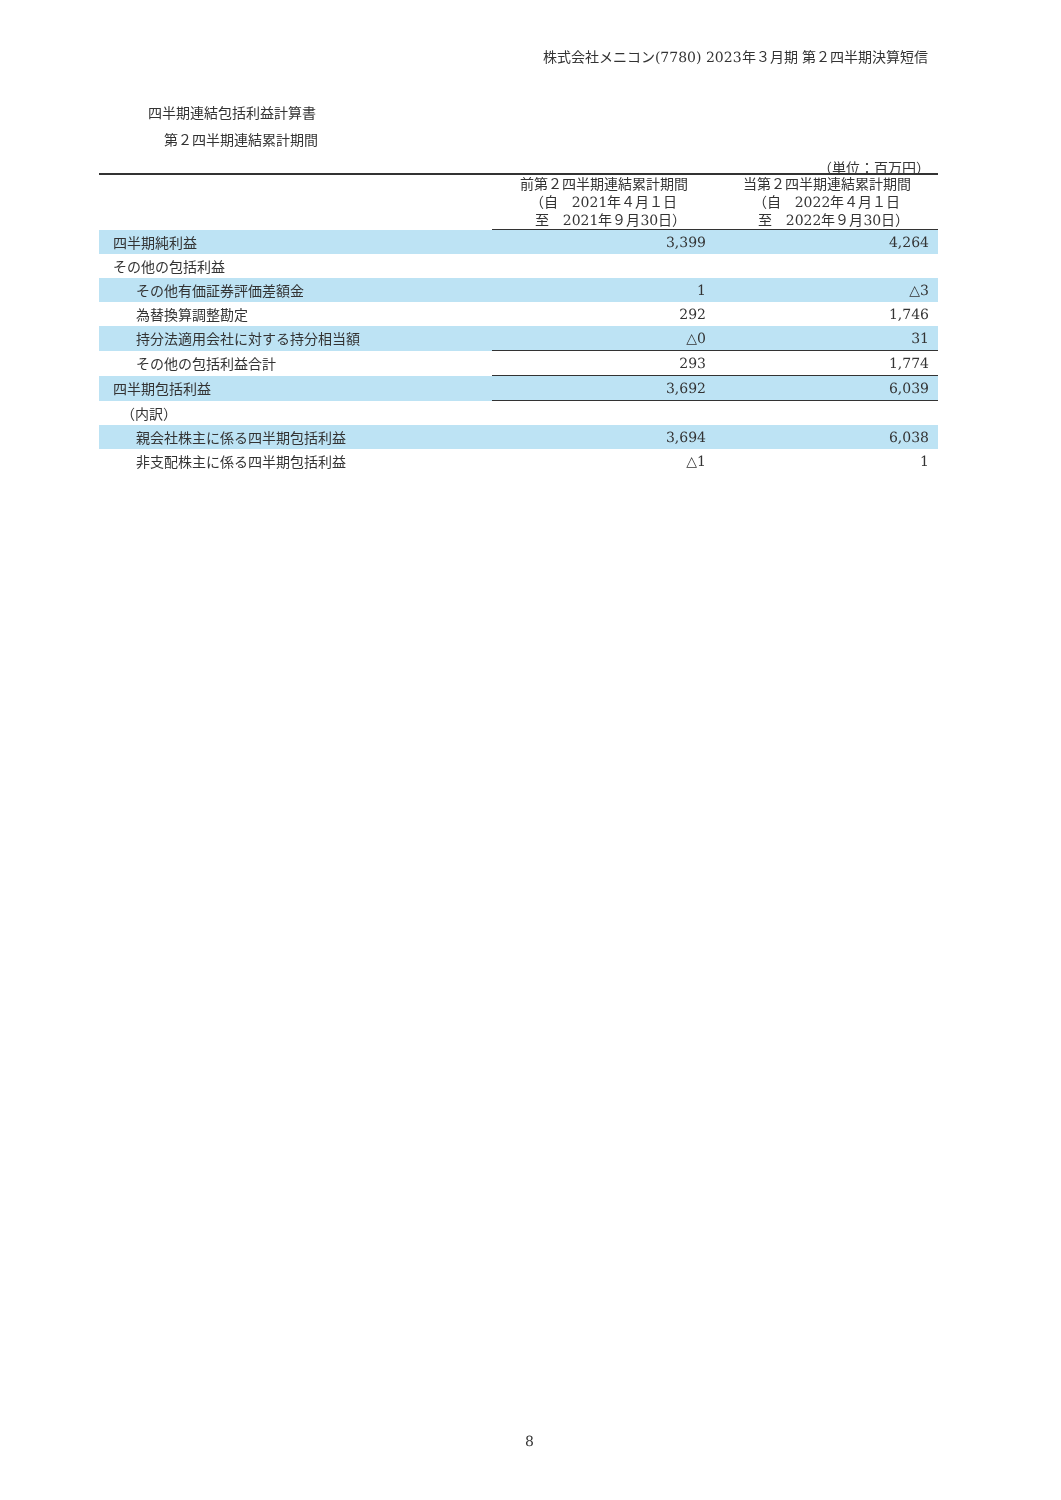株式会社メニコン(7780) 2023年３月期 第２四半期決算短信
四半期連結包括利益計算書
第２四半期連結累計期間
（単位：百万円）
| | 前第２四半期連結累計期間 （自 2021年４月１日 至 2021年９月30日） | 当第２四半期連結累計期間 （自 2022年４月１日 至 2022年９月30日） |
| --- | --- | --- |
| 四半期純利益 | 3,399 | 4,264 |
| その他の包括利益 | | |
| その他有価証券評価差額金 | 1 | △3 |
| 為替換算調整勘定 | 292 | 1,746 |
| 持分法適用会社に対する持分相当額 | △0 | 31 |
| その他の包括利益合計 | 293 | 1,774 |
| 四半期包括利益 | 3,692 | 6,039 |
| （内訳） | | |
| 親会社株主に係る四半期包括利益 | 3,694 | 6,038 |
| 非支配株主に係る四半期包括利益 | △1 | 1 |
8